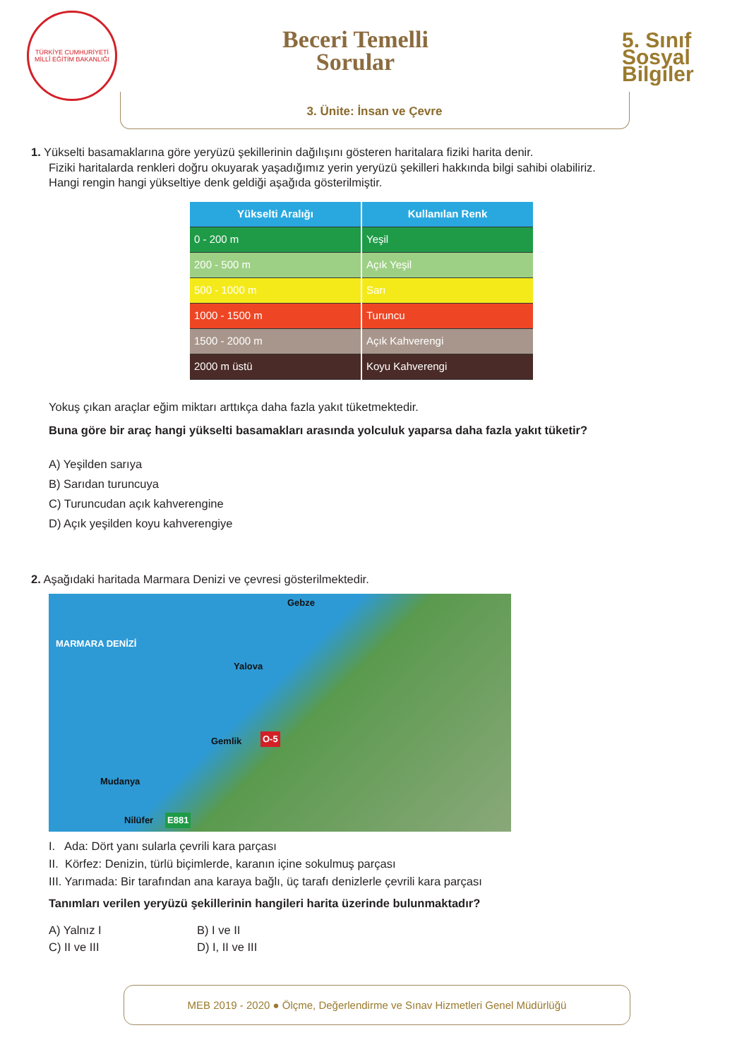TÜRKİYE CUMHURİYETİ MİLLÎ EĞİTİM BAKANLIĞI
Beceri Temelli
Sorular
5. Sınıf
Sosyal
Bilgiler
3. Ünite: İnsan ve Çevre
1. Yükselti basamaklarına göre yeryüzü şekillerinin dağılışını gösteren haritalara fiziki harita denir.
Fiziki haritalarda renkleri doğru okuyarak yaşadığımız yerin yeryüzü şekilleri hakkında bilgi sahibi olabiliriz.
Hangi rengin hangi yükseltiye denk geldiği aşağıda gösterilmiştir.
| Yükselti Aralığı | Kullanılan Renk |
| --- | --- |
| 0 - 200 m | Yeşil |
| 200 - 500 m | Açık Yeşil |
| 500 - 1000 m | Sarı |
| 1000 - 1500 m | Turuncu |
| 1500 - 2000 m | Açık Kahverengi |
| 2000 m üstü | Koyu Kahverengi |
Yokuş çıkan araçlar eğim miktarı arttıkça daha fazla yakıt tüketmektedir.
Buna göre bir araç hangi yükselti basamakları arasında yolculuk yaparsa daha fazla yakıt tüketir?
A) Yeşilden sarıya
B) Sarıdan turuncuya
C) Turuncudan açık kahverengine
D) Açık yeşilden koyu kahverengiye
2. Aşağıdaki haritada Marmara Denizi ve çevresi gösterilmektedir.
Gebze
MARMARA DENİZİ
Yalova
Gemlik O-5
Mudanya
Nilüfer E881
I. Ada: Dört yanı sularla çevrili kara parçası
II. Körfez: Denizin, türlü biçimlerde, karanın içine sokulmuş parçası
III. Yarımada: Bir tarafından ana karaya bağlı, üç tarafı denizlerle çevrili kara parçası
Tanımları verilen yeryüzü şekillerinin hangileri harita üzerinde bulunmaktadır?
A) Yalnız I
B) I ve II
C) II ve III
D) I, II ve III
MEB 2019 - 2020 ● Ölçme, Değerlendirme ve Sınav Hizmetleri Genel Müdürlüğü